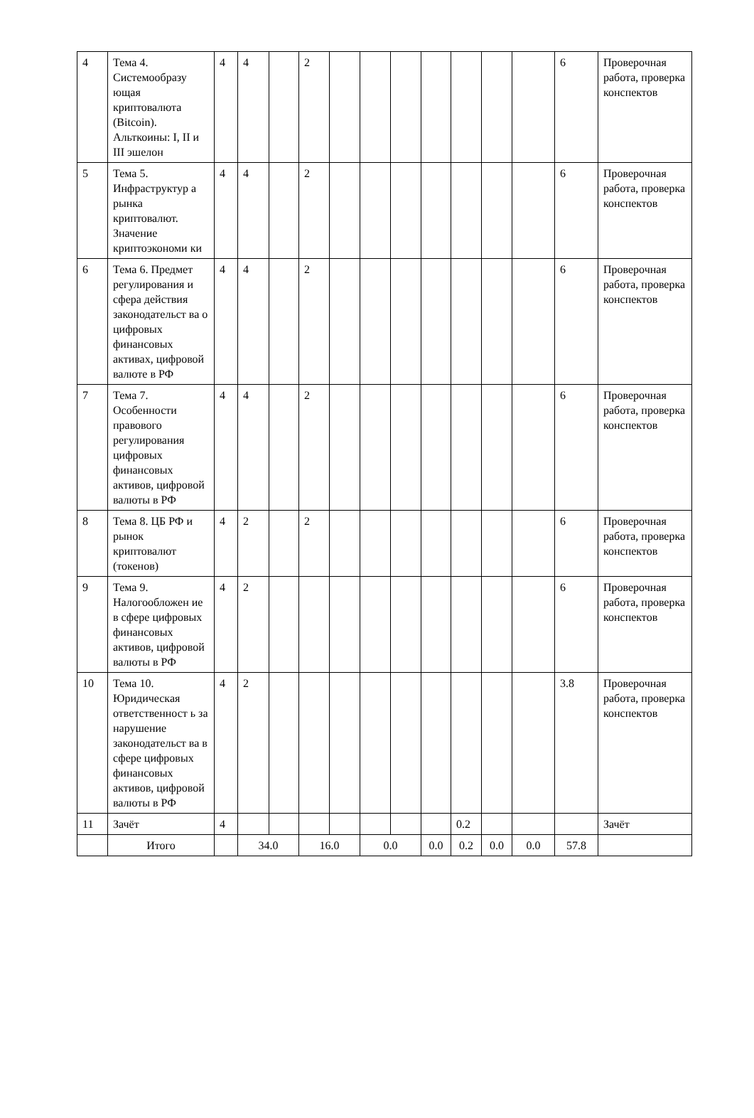| 4 | Тема 4. Системообразу ющая криптовалюта (Bitcoin). Альткоины: I, II и III эшелон | 4 | 4 | | 2 | | | | | | | | 6 | Проверочная работа, проверка конспектов |
| 5 | Тема 5. Инфраструктур а рынка криптовалют. Значение криптоэкономи ки | 4 | 4 | | 2 | | | | | | | | 6 | Проверочная работа, проверка конспектов |
| 6 | Тема 6. Предмет регулирования и сфера действия законодательст ва о цифровых финансовых активах, цифровой валюте в РФ | 4 | 4 | | 2 | | | | | | | | 6 | Проверочная работа, проверка конспектов |
| 7 | Тема 7. Особенности правового регулирования цифровых финансовых активов, цифровой валюты в РФ | 4 | 4 | | 2 | | | | | | | | 6 | Проверочная работа, проверка конспектов |
| 8 | Тема 8. ЦБ РФ и рынок криптовалют (токенов) | 4 | 2 | | 2 | | | | | | | | 6 | Проверочная работа, проверка конспектов |
| 9 | Тема 9. Налогообложен ие в сфере цифровых финансовых активов, цифровой валюты в РФ | 4 | 2 | | | | | | | | | | 6 | Проверочная работа, проверка конспектов |
| 10 | Тема 10. Юридическая ответственност ь за нарушение законодательст ва в сфере цифровых финансовых активов, цифровой валюты в РФ | 4 | 2 | | | | | | | | | | 3.8 | Проверочная работа, проверка конспектов |
| 11 | Зачёт | 4 | | | | | | | | 0.2 | | | | Зачёт |
| | Итого | | 34.0 | | 16.0 | | 0.0 | | 0.0 | 0.2 | 0.0 | 0.0 | 57.8 | |